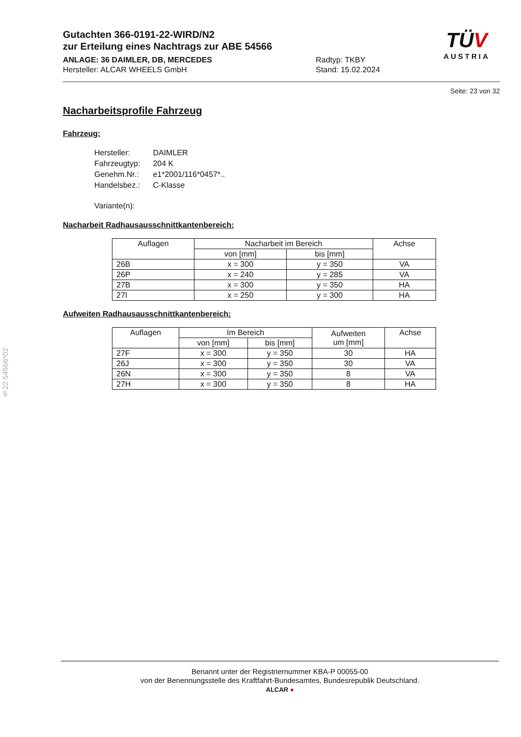§22 54566*02
Gutachten 366-0191-22-WIRD/N2
zur Erteilung eines Nachtrags zur ABE 54566
ANLAGE: 36 DAIMLER, DB, MERCEDES
Hersteller: ALCAR WHEELS GmbH
Radtyp: TKBY
Stand: 15.02.2024
TÜV
AUSTRIA
Seite: 23 von 32
Nacharbeitsprofile Fahrzeug
Fahrzeug:
| Hersteller: | DAIMLER |
| Fahrzeugtyp: | 204 K |
| Genehm.Nr.: | e1*2001/116*0457*.. |
| Handelsbez.: | C-Klasse |
| Variante(n): | |
Nacharbeit Radhausausschnittkantenbereich:
| Auflagen | Nacharbeit im Bereich | | Achse |
| --- | --- | --- | --- |
| | von [mm] | bis [mm] | |
| 26B | x = 300 | y = 350 | VA |
| 26P | x = 240 | y = 285 | VA |
| 27B | x = 300 | y = 350 | HA |
| 27I | x = 250 | y = 300 | HA |
Aufweiten Radhausausschnittkantenbereich:
| Auflagen | Im Bereich | | Aufweiten um [mm] | Achse |
| --- | --- | --- | --- | --- |
| | von [mm] | bis [mm] | | |
| 27F | x = 300 | y = 350 | 30 | HA |
| 26J | x = 300 | y = 350 | 30 | VA |
| 26N | x = 300 | y = 350 | 8 | VA |
| 27H | x = 300 | y = 350 | 8 | HA |
Benannt unter der Registriernummer KBA-P 00055-00
von der Benennungsstelle des Kraftfahrt-Bundesamtes, Bundesrepublik Deutschland.
ALCAR ●